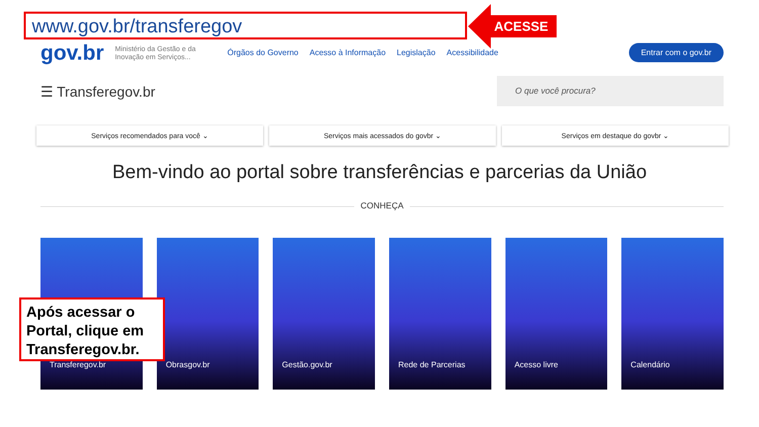www.gov.br/transferegov ACESSE
gov.br Ministério da Gestão e da Inovação em Serviços... Órgãos do Governo Acesso à Informação Legislação Acessibilidade Entrar com o gov.br
☰ Transferegov.br
O que você procura?
Serviços recomendados para você ⌄
Serviços mais acessados do govbr ⌄
Serviços em destaque do govbr ⌄
Bem-vindo ao portal sobre transferências e parcerias da União
CONHEÇA
Transferegov.br Obrasgov.br Gestão.gov.br Rede de Parcerias Acesso livre Calendário
Após acessar o Portal, clique em Transferegov.br.